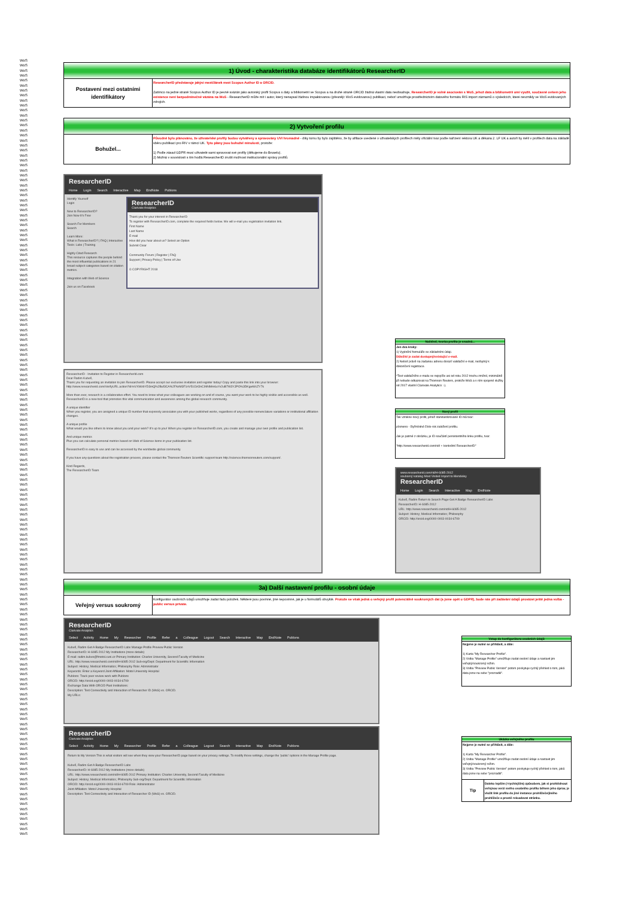WoS
WoS
WoS
WoS
WoS
WoS
WoS
WoS
WoS
WoS
WoS
WoS
WoS
WoS
WoS
WoS
WoS
WoS
WoS
WoS
WoS
WoS
WoS
WoS
WoS
WoS
WoS
WoS
WoS
WoS
WoS
WoS
WoS
WoS
WoS
WoS
WoS
WoS
WoS
WoS
WoS
WoS
WoS
WoS
WoS
WoS
WoS
WoS
WoS
WoS
WoS
WoS
WoS
WoS
WoS
WoS
WoS
WoS
WoS
WoS
WoS
WoS
WoS
WoS
WoS
WoS
WoS
WoS
WoS
WoS
WoS
WoS
WoS
WoS
WoS
WoS
WoS
WoS
WoS
WoS
WoS
WoS
WoS
WoS
WoS
WoS
WoS
WoS
WoS
WoS
WoS
WoS
WoS
WoS
WoS
WoS
WoS
WoS
WoS
WoS
WoS
WoS
WoS
WoS
WoS
WoS
WoS
WoS
WoS
WoS
WoS
WoS
WoS
WoS
WoS
WoS
WoS
WoS
WoS
WoS
WoS
WoS
WoS
WoS
WoS
WoS
WoS
WoS
WoS
WoS
WoS
WoS
WoS
WoS
WoS
WoS
WoS
WoS
WoS
WoS
WoS
WoS
WoS
WoS
WoS
WoS
WoS
WoS
WoS
WoS
WoS
WoS
WoS
WoS
WoS
WoS
| 1) Úvod - charakteristika databáze identifikátorů ResearcherID | |
| --- | --- |
| Postavení mezi ostatními identifikátory | ResearcherID představuje jakýsi mezičlánek mezi Scopus Author ID a ORCID. Zatímco na jedné straně Scopus Author ID je pevně svázán jako autorský profil Scopus s daty a bibliometrií ve Scopus a na druhé straně ORCID žádná vlastní data neobsahuje, ResearcherID je volně asociován s WoS, jehož data a bibliometrii umí využít, současně ovšem jeho existence není bezpodmínečně vázána na WoS - ResearcherID může mít i autor, který nenapsal žádnou impaktovanou (přesněji: WoS evidovanou) publikaci, neboť umožňuje prostřednictvím datového formátu RIS import záznamů o výsledcích, které nevznikly ve WoS evidovaných zdrojích. |
| 2) Vytvoření profilu | |
| --- | --- |
| Bohužel... | Původně bylo plánováno, že uživatelské profily budou vytvářeny a spravovány UVI hromadně - díky tomu by bylo zajištěno, že by afiliace uvedené v uživatelských profilech měly oficiální tvar podle nařízení rektora UK a děkana 2. LF UK a autoři by měli v profilech data na základě sběru publikací pro RIV v rámci UK. Tyto plány jsou bohužel minulostí , protože: 1) Podle zásad GDPR musí uživatelé sami spravovat své profily (děkujeme do Bruselu). 2) Možná v souvislosti s tím hodlá ResearcherID zrušit možnost institucionální správy profilů. |
ResearcherID
Home Login Search Interactive Map EndNote Publons
Identify Yourself
Login
New to ResearcherID?
Join Now It's Free
Search For Members
Search
Learn More:
What is ResearcherID? | FAQ | Interactive Tools: Labs | Training
Highly Cited Research
This resource captures the people behind the most influential publications in 21 broad subject categories based on citation metrics.
Integration with Web of Science
Join us on Facebook
ResearcherID
Clarivate Analytics
Thank you for your interest in ResearcherID
To register with ResearcherID.com, complete the required fields below. We will e-mail you registration invitation link.
First Name
Last Name
E-mail
How did you hear about us? Select an Option
Submit Clear
Community Forum | Register | FAQ
Support | Privacy Policy | Terms of Use
© COPYRIGHT 2018
ResearcherID - Invitation to Register in ResearcherId.com
Dear Radim Kubeš,
Thank you for requesting an invitation to join ResearcherID. Please accept our exclusive invitation and register today! Copy and paste this link into your browser:
http://www.researcherid.com/VerifyURL.action?id=sVXWzbYD3mQ%2Buf3CA%2FAzM3F1nV51OzOnC99NMm6uYv2uB7W3YJPO%3DKgwWcZY7k
More than ever, research is a collaborative effort. You need to know what your colleagues are working on and of course, you want your work to be highly visible and accessible as well. ResearcherID is a new tool that promotes this vital communication and awareness among the global research community.
A unique identifier
When you register, you are assigned a unique ID number that expressly associates you with your published works, regardless of any possible nomenclature variations or institutional affiliation changes.
A unique profile
What would you like others to know about you and your work? It's up to you! When you register on ResearcherID.com, you create and manage your own profile and publication list.
And unique metrics
Plus you can calculate personal metrics based on Web of Science items in your publication list.
ResearcherID is easy to use and can be accessed by the worldwide global community.
If you have any questions about the registration process, please contact the Thomson Reuters Scientific support team http://science.thomsonreuters.com/support/.
Kind Regards,
The ResearcherID Team
Naštěstí, tvorba profilu je snadná...
Jen dva kroky:
1) Vyplnění formuláře se základními údaji.
Důležité je zadat dostupný/existující e-mail.
2) Neboť právě na zadanou adresu dorazí validační e-mail, nezbytný k dokončení registrace.
*Text validačního e-mailu se nejspíše asi od roku 2012 trochu změnil, minimálně již nebude odkazovat na Thomson Reuters, protože WoS a s ním spojené služby od 2017 vlastní Clarivate Analytics :-).
Nový profil
Tak vznikne nový profil, jehož standardizované ID má tvar:
písmeno - čtyřmístné číslo-rok založení profilu.
Jak je patrné z obrázku, je ID součástí persistentního linku profilu, tvar:
"http://www.researcherid.com/rid/ + konkrétní ResearcherID"
www.researcherid.com/rid/H-6085-2012
souborný katalog Most Visited Import to Mendeley
ResearcherID
Home Login Search Interactive Map EndNote
Kubeš, Radim Return to Search Page Get A Badge ResearcherID Labs
ResearcherID: H-6085-2012
URL: http://www.researcherid.com/rid/H-6085-2012
Subject: History; Medical Informatics; Philosophy
ORCID: http://orcid.org/0000-0003-0034-6709
| 3a) Další nastavení profilu - osobní údaje | |
| --- | --- |
| Veřejný versus soukromý | Konfigurátor osobních údajů umožňuje zadat řadu položek. Některé jsou povinné, jiné nepovinné, jak je u formulářů obvyklé. Protože se však jedná o veřejný profil potenciálně soukromých dat (a jsme opět u GDPR), bude nás při zadávání údajů provázet ještě jedna volba - public versus private. |
ResearcherID
Clarivate Analytics
Select Activity Home My Researcher Profile Refer a Colleague Logout Search Interactive Map EndNote Publons
Kubeš, Radim Get A Badge ResearcherID Labs Manage Profile Preview Public Version
ResearcherID: H-6085-2012 My Institutions (more details)
E-mail: radim.kubes@fmotol.cuni.cz Primary Institution: Charles University, Second Faculty of Medicine
URL: http://www.researcherid.com/rid/H-6085-2012 Sub-org/Dept: Department for Scientific Information
Subject: History; Medical Informatics; Philosophy Role: Administrator
Keywords: Enter a Keyword Joint Affiliation: Motol University Hospital
Publons: Track peer review work with Publons
ORCID: http://orcid.org/0000-0003-0034-6709
Exchange Data With ORCID Past Institutions:
Description: Test Connectivity and Interaction of Researcher ID (WoS) vs. ORCID.
My URLs:
ResearcherID
Clarivate Analytics
Select Activity Home My Researcher Profile Refer a Colleague Logout Search Interactive Map EndNote Publons
Return to My Version This is what visitors will see when they view your ResearcherID page based on your privacy settings. To modify those settings, change the 'public' options in the Manage Profile page.
Kubeš, Radim Get A Badge ResearcherID Labs
ResearcherID: H-6085-2012 My Institutions (more details)
URL: http://www.researcherid.com/rid/H-6085-2012 Primary Institution: Charles University, Second Faculty of Medicine
Subject: History; Medical Informatics; Philosophy Sub-org/Dept: Department for Scientific Information
ORCID: http://orcid.org/0000-0003-0034-6709 Role: Administrator
Joint Affiliation: Motol University Hospital
Description: Test Connectivity and Interaction of Researcher ID (WoS) vs. ORCID.
Vstup do konfigurátoru osobních údajů
Nejprve je nutné se přihlásit, a dále:
1) Karta "My Researcher Profile".
2) Volba "Manage Profile" umožňuje zadat osobní údaje a nastavit jim veřejný/soukromý režim.
3) Volba "Preview Public Version" potom poskytuje rychlý přehled o tom, jaká data jsme na sebe "prozradili".
Ukázka veřejného profilu
Nejprve je nutné se přihlásit, a dále:
1) Karta "My Researcher Profile".
2) Volba "Manage Profile" umožňuje zadat osobní údaje a nastavit jim veřejný/soukromý režim.
3) Volba "Preview Public Version" potom poskytuje rychlý přehled o tom, jaká data jsme na sebe "prozradili".
Tip
Daleko lepším (=rychlejším) způsobem, jak si prohlédnout veřejnou verzi svého osobního profilu během jeho úprav, je vložit link profilu do jiné instance prohlížeče/jiného prohlížeče a prostě reloadovat stránku.